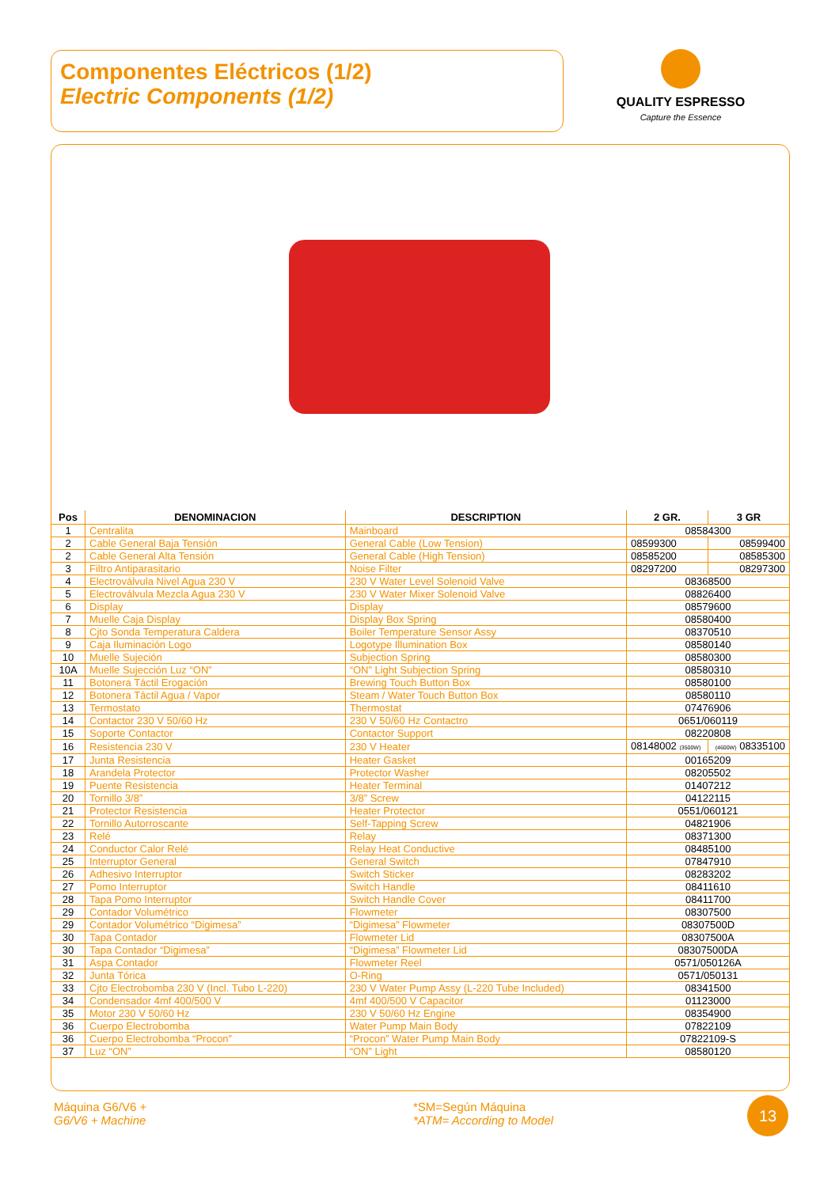Componentes Eléctricos (1/2)
Electric Components (1/2)
QUALITY ESPRESSO
Capture the Essence
| Pos | DENOMINACION | DESCRIPTION | 2 GR. | 3 GR |
| --- | --- | --- | --- | --- |
| 1 | Centralita | Mainboard | 08584300 | |
| 2 | Cable General Baja Tensión | General Cable (Low Tension) | 08599300 | 08599400 |
| 2 | Cable General Alta Tensión | General Cable (High Tension) | 08585200 | 08585300 |
| 3 | Filtro Antiparasitario | Noise Filter | 08297200 | 08297300 |
| 4 | Electroválvula Nivel Agua 230 V | 230 V Water Level Solenoid Valve | 08368500 | |
| 5 | Electroválvula Mezcla Agua 230 V | 230 V Water Mixer Solenoid Valve | 08826400 | |
| 6 | Display | Display | 08579600 | |
| 7 | Muelle Caja Display | Display Box Spring | 08580400 | |
| 8 | Cjto Sonda Temperatura Caldera | Boiler Temperature Sensor Assy | 08370510 | |
| 9 | Caja Iluminación Logo | Logotype Illumination Box | 08580140 | |
| 10 | Muelle Sujeción | Subjection Spring | 08580300 | |
| 10A | Muelle Sujección Luz “ON” | “ON” Light Subjection Spring | 08580310 | |
| 11 | Botonera Táctil Erogación | Brewing Touch Button Box | 08580100 | |
| 12 | Botonera Táctil Agua / Vapor | Steam / Water Touch Button Box | 08580110 | |
| 13 | Termostato | Thermostat | 07476906 | |
| 14 | Contactor 230 V 50/60 Hz | 230 V 50/60 Hz Contactro | 0651/060119 | |
| 15 | Soporte Contactor | Contactor Support | 08220808 | |
| 16 | Resistencia 230 V | 230 V Heater | 08148002 (3500W) | (4600W) 08335100 |
| 17 | Junta Resistencia | Heater Gasket | 00165209 | |
| 18 | Arandela Protector | Protector Washer | 08205502 | |
| 19 | Puente Resistencia | Heater Terminal | 01407212 | |
| 20 | Tornillo 3/8” | 3/8” Screw | 04122115 | |
| 21 | Protector Resistencia | Heater Protector | 0551/060121 | |
| 22 | Tornillo Autorroscante | Self-Tapping Screw | 04821906 | |
| 23 | Relé | Relay | 08371300 | |
| 24 | Conductor Calor Relé | Relay Heat Conductive | 08485100 | |
| 25 | Interruptor General | General Switch | 07847910 | |
| 26 | Adhesivo Interruptor | Switch Sticker | 08283202 | |
| 27 | Pomo Interruptor | Switch Handle | 08411610 | |
| 28 | Tapa Pomo Interruptor | Switch Handle Cover | 08411700 | |
| 29 | Contador Volumétrico | Flowmeter | 08307500 | |
| 29 | Contador Volumétrico “Digimesa” | “Digimesa” Flowmeter | 08307500D | |
| 30 | Tapa Contador | Flowmeter Lid | 08307500A | |
| 30 | Tapa Contador “Digimesa” | “Digimesa” Flowmeter Lid | 08307500DA | |
| 31 | Aspa Contador | Flowmeter Reel | 0571/050126A | |
| 32 | Junta Tórica | O-Ring | 0571/050131 | |
| 33 | Cjto Electrobomba 230 V (Incl. Tubo L-220) | 230 V Water Pump Assy (L-220 Tube Included) | 08341500 | |
| 34 | Condensador 4mf 400/500 V | 4mf 400/500 V Capacitor | 01123000 | |
| 35 | Motor 230 V 50/60 Hz | 230 V 50/60 Hz Engine | 08354900 | |
| 36 | Cuerpo Electrobomba | Water Pump Main Body | 07822109 | |
| 36 | Cuerpo Electrobomba “Procon” | “Procon” Water Pump Main Body | 07822109-S | |
| 37 | Luz “ON” | “ON” Light | 08580120 | |
Máquina G6/V6 +
G6/V6 + Machine
*SM=Según Máquina
*ATM= According to Model
13